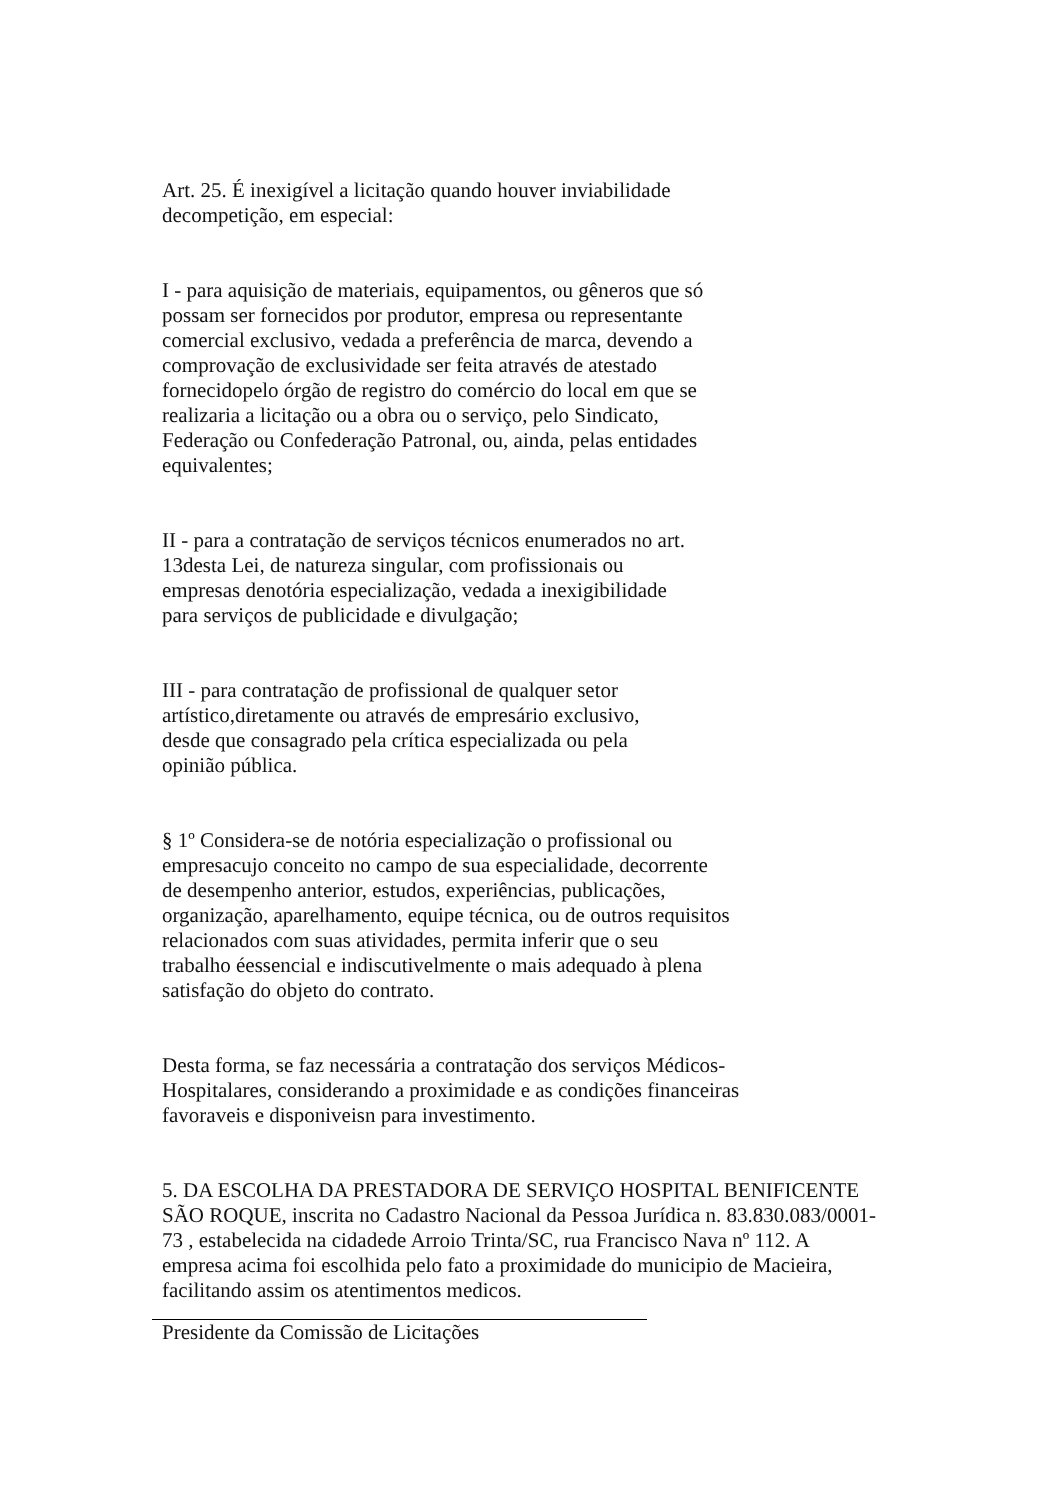Art. 25. É inexigível a licitação quando houver inviabilidade
decompetição, em especial:
I - para aquisição de materiais, equipamentos, ou gêneros que só
possam ser fornecidos por produtor, empresa ou representante
comercial exclusivo, vedada a preferência de marca, devendo a
comprovação de exclusividade ser feita através de atestado
fornecidopelo órgão de registro do comércio do local em que se
realizaria a licitação ou a obra ou o serviço, pelo Sindicato,
Federação ou Confederação Patronal, ou, ainda, pelas entidades
equivalentes;
II - para a contratação de serviços técnicos enumerados no art.
13desta Lei, de natureza singular, com profissionais ou
empresas denotória especialização, vedada a inexigibilidade
para serviços de publicidade e divulgação;
III - para contratação de profissional de qualquer setor
artístico,diretamente ou através de empresário exclusivo,
desde que consagrado pela crítica especializada ou pela
opinião pública.
§ 1º Considera-se de notória especialização o profissional ou
empresacujo conceito no campo de sua especialidade, decorrente
de desempenho anterior, estudos, experiências, publicações,
organização, aparelhamento, equipe técnica, ou de outros requisitos
relacionados com suas atividades, permita inferir que o seu
trabalho éessencial e indiscutivelmente o mais adequado à plena
satisfação do objeto do contrato.
Desta forma, se faz necessária a contratação dos serviços Médicos-
Hospitalares, considerando a proximidade e as condições financeiras
favoraveis e disponiveisn para investimento.
5. DA ESCOLHA DA PRESTADORA DE SERVIÇO HOSPITAL BENIFICENTE
SÃO ROQUE, inscrita no Cadastro Nacional da Pessoa Jurídica n. 83.830.083/0001-
73 , estabelecida na cidadede Arroio Trinta/SC, rua Francisco Nava nº 112. A
empresa acima foi escolhida pelo fato a proximidade do municipio de Macieira,
facilitando assim os atentimentos medicos.
Presidente da Comissão de Licitações